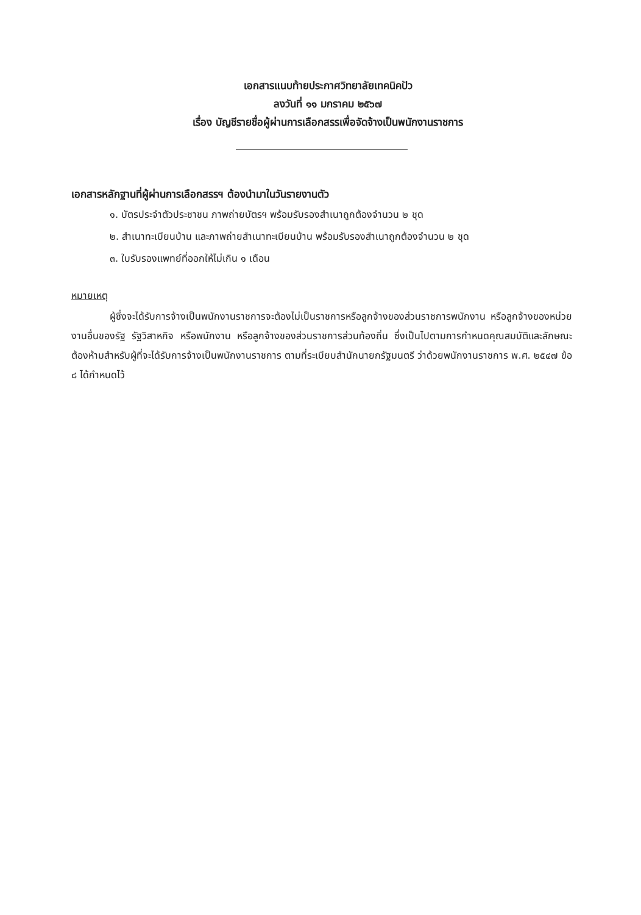เอกสารแนบท้ายประกาศวิทยาลัยเทคนิคปัว
ลงวันที่ ๑๑ มกราคม ๒๕๖๗
เรื่อง บัญชีรายชื่อผู้ผ่านการเลือกสรรเพื่อจัดจ้างเป็นพนักงานราชการ
เอกสารหลักฐานที่ผู้ผ่านการเลือกสรรฯ ต้องนำมาในวันรายงานตัว
๑. บัตรประจำตัวประชาชน ภาพถ่ายบัตรฯ พร้อมรับรองสำเนาถูกต้องจำนวน ๒ ชุด
๒. สำเนาทะเบียนบ้าน และภาพถ่ายสำเนาทะเบียนบ้าน พร้อมรับรองสำเนาถูกต้องจำนวน ๒ ชุด
๓. ใบรับรองแพทย์ที่ออกให้ไม่เกิน ๑ เดือน
หมายเหตุ
ผู้ซึ่งจะได้รับการจ้างเป็นพนักงานราชการจะต้องไม่เป็นราชการหรือลูกจ้างของส่วนราชการพนักงาน หรือลูกจ้างของหน่วยงานอื่นของรัฐ รัฐวิสาหกิจ หรือพนักงาน หรือลูกจ้างของส่วนราชการส่วนท้องถิ่น ซึ่งเป็นไปตามการกำหนดคุณสมบัติและลักษณะต้องห้ามสำหรับผู้ที่จะได้รับการจ้างเป็นพนักงานราชการ ตามที่ระเบียบสำนักนายกรัฐมนตรี ว่าด้วยพนักงานราชการ พ.ศ. ๒๕๔๗ ข้อ ๘ ได้กำหนดไว้